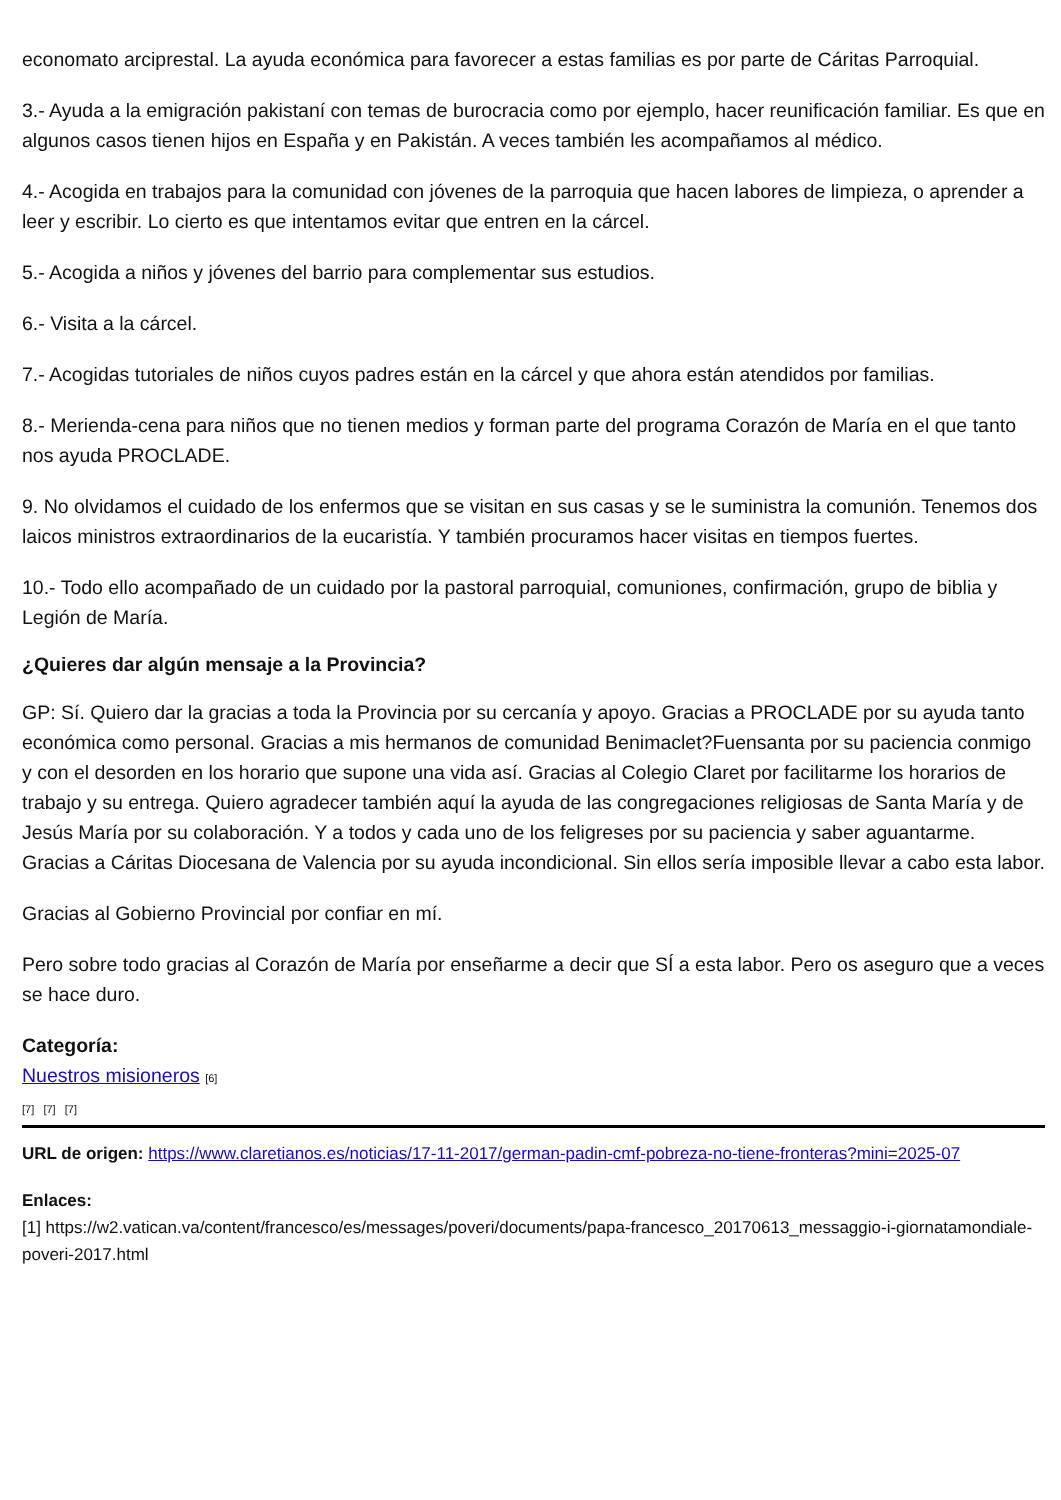economato arciprestal. La ayuda económica para favorecer a estas familias es por parte de Cáritas Parroquial.
3.- Ayuda a la emigración pakistaní con temas de burocracia como por ejemplo, hacer reunificación familiar. Es que en algunos casos tienen hijos en España y en Pakistán. A veces también les acompañamos al médico.
4.- Acogida en trabajos para la comunidad con jóvenes de la parroquia que hacen labores de limpieza, o aprender a leer y escribir. Lo cierto es que intentamos evitar que entren en la cárcel.
5.- Acogida a niños y jóvenes del barrio para complementar sus estudios.
6.- Visita a la cárcel.
7.- Acogidas tutoriales de niños cuyos padres están en la cárcel y que ahora están atendidos por familias.
8.- Merienda-cena para niños que no tienen medios y forman parte del programa Corazón de María en el que tanto nos ayuda PROCLADE.
9. No olvidamos el cuidado de los enfermos que se visitan en sus casas y se le suministra la comunión. Tenemos dos laicos ministros extraordinarios de la eucaristía. Y también procuramos hacer visitas en tiempos fuertes.
10.- Todo ello acompañado de un cuidado por la pastoral parroquial, comuniones, confirmación, grupo de biblia y Legión de María.
¿Quieres dar algún mensaje a la Provincia?
GP: Sí. Quiero dar la gracias a toda la Provincia por su cercanía y apoyo. Gracias a PROCLADE por su ayuda tanto económica como personal. Gracias a mis hermanos de comunidad Benimaclet?Fuensanta por su paciencia conmigo y con el desorden en los horario que supone una vida así. Gracias al Colegio Claret por facilitarme los horarios de trabajo y su entrega. Quiero agradecer también aquí la ayuda de las congregaciones religiosas de Santa María y de Jesús María por su colaboración. Y a todos y cada uno de los feligreses por su paciencia y saber aguantarme. Gracias a Cáritas Diocesana de Valencia por su ayuda incondicional. Sin ellos sería imposible llevar a cabo esta labor.
Gracias al Gobierno Provincial por confiar en mí.
Pero sobre todo gracias al Corazón de María por enseñarme a decir que SÍ a esta labor. Pero os aseguro que a veces se hace duro.
Categoría:
Nuestros misioneros [6]
[7] [7] [7]
URL de origen: https://www.claretianos.es/noticias/17-11-2017/german-padin-cmf-pobreza-no-tiene-fronteras?mini=2025-07
Enlaces:
[1] https://w2.vatican.va/content/francesco/es/messages/poveri/documents/papa-francesco_20170613_messaggio-i-giornatamondiale-poveri-2017.html